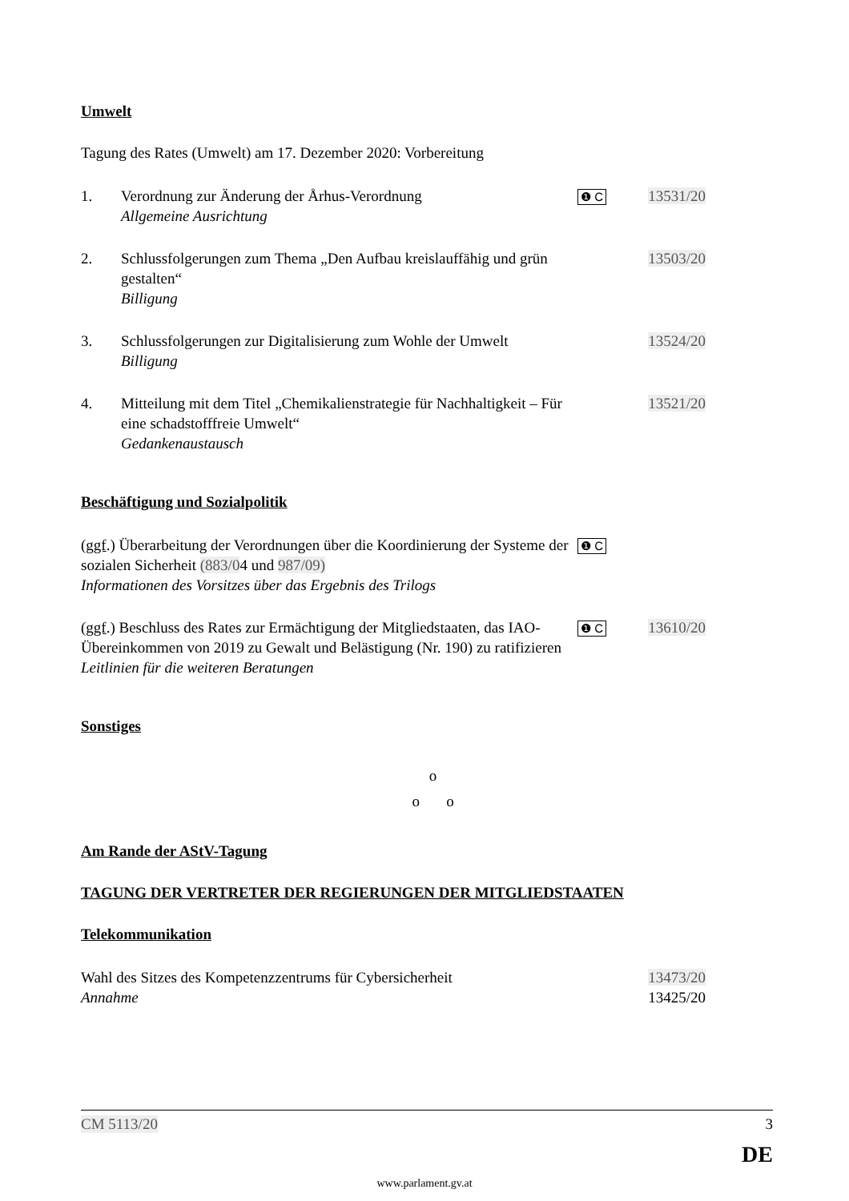Umwelt
Tagung des Rates (Umwelt) am 17. Dezember 2020: Vorbereitung
1. Verordnung zur Änderung der Århus-Verordnung
Allgemeine Ausrichtung
❶ C
13531/20
2. Schlussfolgerungen zum Thema „Den Aufbau kreislauffähig und grün gestalten“
Billigung
13503/20
3. Schlussfolgerungen zur Digitalisierung zum Wohle der Umwelt
Billigung
13524/20
4. Mitteilung mit dem Titel „Chemikalienstrategie für Nachhaltigkeit – Für eine schadstofffreie Umwelt“
Gedankenaustausch
13521/20
Beschäftigung und Sozialpolitik
(ggf.) Überarbeitung der Verordnungen über die Koordinierung der Systeme der sozialen Sicherheit (883/04 und 987/09)
Informationen des Vorsitzes über das Ergebnis des Trilogs
❶ C
(ggf.) Beschluss des Rates zur Ermächtigung der Mitgliedstaaten, das IAO-Übereinkommen von 2019 zu Gewalt und Belästigung (Nr. 190) zu ratifizieren
Leitlinien für die weiteren Beratungen
❶ C
13610/20
Sonstiges
o
o o
Am Rande der AStV-Tagung
TAGUNG DER VERTRETER DER REGIERUNGEN DER MITGLIEDSTAATEN
Telekommunikation
Wahl des Sitzes des Kompetenzzentrums für Cybersicherheit
Annahme
13473/20
13425/20
CM 5113/20 3
DE
www.parlament.gv.at